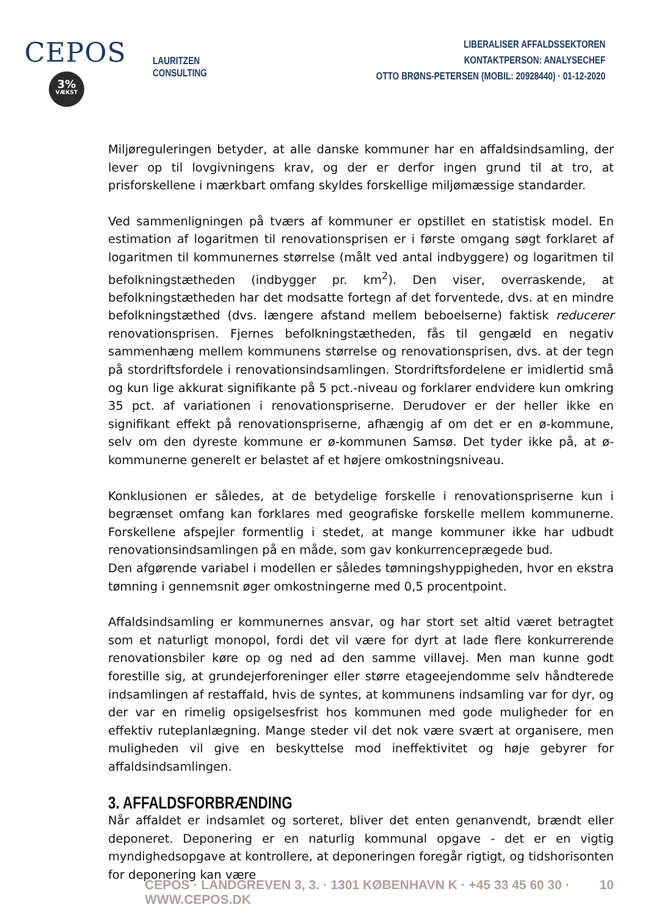CEPOS
3%
VÆKST
LAURITZEN CONSULTING
LIBERALISER AFFALDSSEKTOREN
KONTAKTPERSON: ANALYSECHEF
OTTO BRØNS-PETERSEN (MOBIL: 20928440) · 01-12-2020
Miljøreguleringen betyder, at alle danske kommuner har en affaldsindsamling, der lever op til lovgivningens krav, og der er derfor ingen grund til at tro, at prisforskellene i mærkbart omfang skyldes forskellige miljømæssige standarder.
Ved sammenligningen på tværs af kommuner er opstillet en statistisk model. En estimation af logaritmen til renovationsprisen er i første omgang søgt forklaret af logaritmen til kommunernes størrelse (målt ved antal indbyggere) og logaritmen til befolkningstætheden (indbygger pr. km<sup>2</sup>). Den viser, overraskende, at befolkningstætheden har det modsatte fortegn af det forventede, dvs. at en mindre befolkningstæthed (dvs. længere afstand mellem beboelserne) faktisk reducerer renovationsprisen. Fjernes befolkningstætheden, fås til gengæld en negativ sammenhæng mellem kommunens størrelse og renovationsprisen, dvs. at der tegn på stordriftsfordele i renovationsindsamlingen. Stordriftsfordelene er imidlertid små og kun lige akkurat signifikante på 5 pct.-niveau og forklarer endvidere kun omkring 35 pct. af variationen i renovationspriserne. Derudover er der heller ikke en signifikant effekt på renovationspriserne, afhængig af om det er en ø-kommune, selv om den dyreste kommune er ø-kommunen Samsø. Det tyder ikke på, at ø-kommunerne generelt er belastet af et højere omkostningsniveau.
Konklusionen er således, at de betydelige forskelle i renovationspriserne kun i begrænset omfang kan forklares med geografiske forskelle mellem kommunerne. Forskellene afspejler formentlig i stedet, at mange kommuner ikke har udbudt renovationsindsamlingen på en måde, som gav konkurrenceprægede bud.
Den afgørende variabel i modellen er således tømningshyppigheden, hvor en ekstra tømning i gennemsnit øger omkostningerne med 0,5 procentpoint.
Affaldsindsamling er kommunernes ansvar, og har stort set altid været betragtet som et naturligt monopol, fordi det vil være for dyrt at lade flere konkurrerende renovationsbiler køre op og ned ad den samme villavej. Men man kunne godt forestille sig, at grundejerforeninger eller større etageejendomme selv håndterede indsamlingen af restaffald, hvis de syntes, at kommunens indsamling var for dyr, og der var en rimelig opsigelsesfrist hos kommunen med gode muligheder for en effektiv ruteplanlægning. Mange steder vil det nok være svært at organisere, men muligheden vil give en beskyttelse mod ineffektivitet og høje gebyrer for affaldsindsamlingen.
3. AFFALDSFORBRÆNDING
Når affaldet er indsamlet og sorteret, bliver det enten genanvendt, brændt eller deponeret. Deponering er en naturlig kommunal opgave - det er en vigtig myndighedsopgave at kontrollere, at deponeringen foregår rigtigt, og tidshorisonten for deponering kan være
CEPOS · LANDGREVEN 3, 3. · 1301 KØBENHAVN K · +45 33 45 60 30 · WWW.CEPOS.DK 10